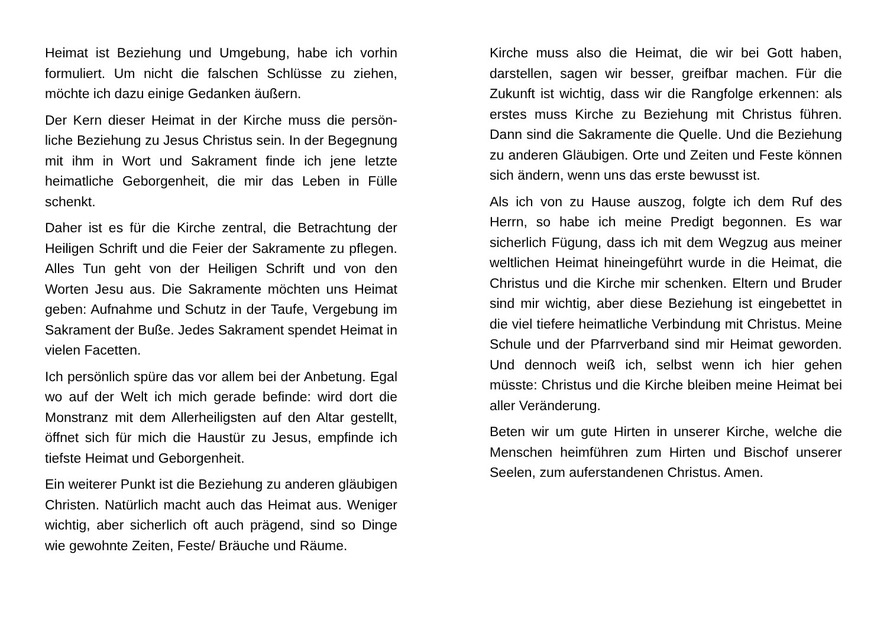Heimat ist Beziehung und Umgebung, habe ich vorhin formuliert. Um nicht die falschen Schlüsse zu ziehen, möchte ich dazu einige Gedanken äußern.
Der Kern dieser Heimat in der Kirche muss die persön­liche Beziehung zu Jesus Christus sein. In der Begeg­nung mit ihm in Wort und Sakrament finde ich jene letzte heimatliche Geborgenheit, die mir das Leben in Fülle schenkt.
Daher ist es für die Kirche zentral, die Betrachtung der Heiligen Schrift und die Feier der Sakramente zu pfle­gen. Alles Tun geht von der Heiligen Schrift und von den Worten Jesu aus. Die Sakramente möchten uns Heimat geben: Aufnahme und Schutz in der Taufe, Vergebung im Sakrament der Buße. Jedes Sakrament spendet Heimat in vielen Facetten.
Ich persönlich spüre das vor allem bei der Anbetung. Egal wo auf der Welt ich mich gerade befinde: wird dort die Monstranz mit dem Allerheiligsten auf den Altar ge­stellt, öffnet sich für mich die Haustür zu Jesus, emp­finde ich tiefste Heimat und Geborgenheit.
Ein weiterer Punkt ist die Beziehung zu anderen gläu­bigen Christen. Natürlich macht auch das Heimat aus. Weniger wichtig, aber sicherlich oft auch prägend, sind so Dinge wie gewohnte Zeiten, Feste/ Bräuche und Räume.
Kirche muss also die Heimat, die wir bei Gott haben, darstellen, sagen wir besser, greifbar machen. Für die Zukunft ist wichtig, dass wir die Rangfolge erkennen: als erstes muss Kirche zu Beziehung mit Christus füh­ren. Dann sind die Sakramente die Quelle. Und die Be­ziehung zu anderen Gläubigen. Orte und Zeiten und Feste können sich ändern, wenn uns das erste be­wusst ist.
Als ich von zu Hause auszog, folgte ich dem Ruf des Herrn, so habe ich meine Predigt begonnen. Es war sicherlich Fügung, dass ich mit dem Wegzug aus mei­ner weltlichen Heimat hineingeführt wurde in die Hei­mat, die Christus und die Kirche mir schenken. Eltern und Bruder sind mir wichtig, aber diese Beziehung ist eingebettet in die viel tiefere heimatliche Verbindung mit Christus. Meine Schule und der Pfarrverband sind mir Heimat geworden. Und dennoch weiß ich, selbst wenn ich hier gehen müsste: Christus und die Kirche bleiben meine Heimat bei aller Veränderung.
Beten wir um gute Hirten in unserer Kirche, welche die Menschen heimführen zum Hirten und Bischof unserer Seelen, zum auferstandenen Christus. Amen.